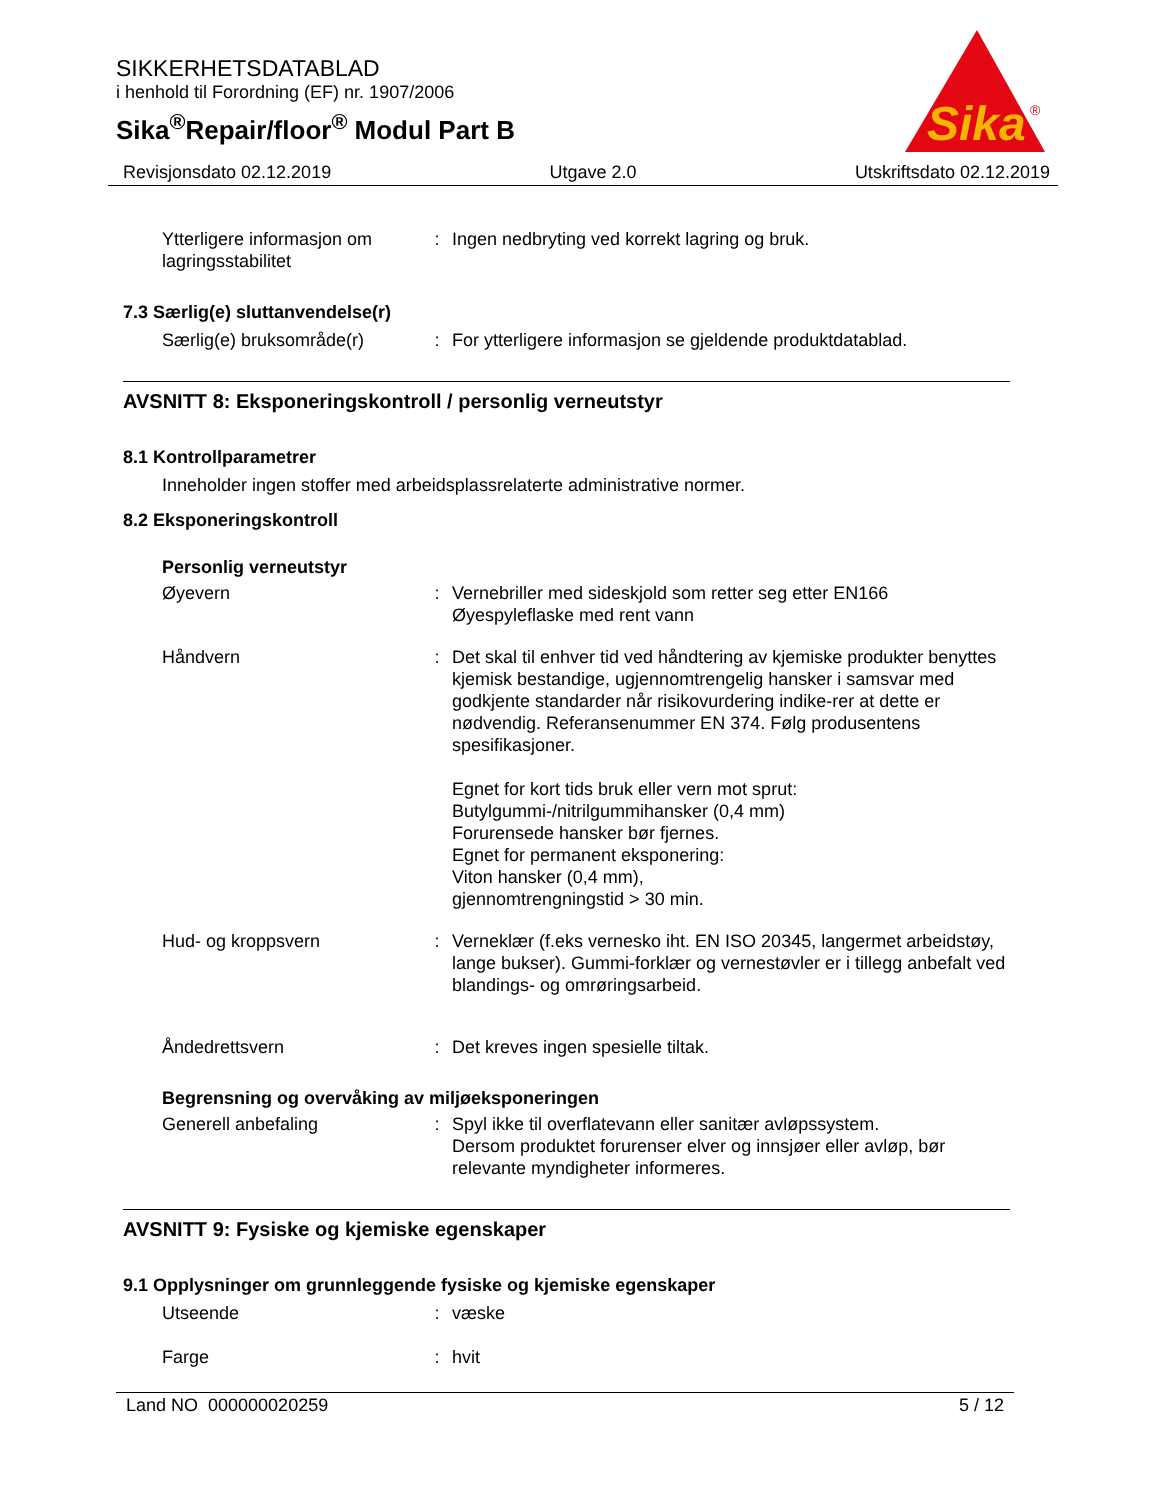SIKKERHETSDATABLAD
i henhold til Forordning (EF) nr. 1907/2006
Sika<sup>®</sup>Repair/floor<sup>®</sup> Modul Part B
Sika
®
Revisjonsdato 02.12.2019 Utgave 2.0 Utskriftsdato 02.12.2019
Ytterligere informasjon om lagringsstabilitet
: Ingen nedbryting ved korrekt lagring og bruk.
7.3 Særlig(e) sluttanvendelse(r)
Særlig(e) bruksområde(r) : For ytterligere informasjon se gjeldende produktdatablad.
AVSNITT 8: Eksponeringskontroll / personlig verneutstyr
8.1 Kontrollparametrer
Inneholder ingen stoffer med arbeidsplassrelaterte administrative normer.
8.2 Eksponeringskontroll
Personlig verneutstyr
Øyevern : Vernebriller med sideskjold som retter seg etter EN166
Øyespyleflaske med rent vann
Håndvern : Det skal til enhver tid ved håndtering av kjemiske produkter benyttes kjemisk bestandige, ugjennomtrengelig hansker i samsvar med godkjente standarder når risikovurdering indike-rer at dette er nødvendig. Referansenummer EN 374. Følg produsentens spesifikasjoner.
Egnet for kort tids bruk eller vern mot sprut:
Butylgummi-/nitrilgummihansker (0,4 mm)
Forurensede hansker bør fjernes.
Egnet for permanent eksponering:
Viton hansker (0,4 mm),
gjennomtrengningstid > 30 min.
Hud- og kroppsvern : Verneklær (f.eks vernesko iht. EN ISO 20345, langermet arbeidstøy, lange bukser). Gummi-forklær og vernestøvler er i tillegg anbefalt ved blandings- og omrøringsarbeid.
Åndedrettsvern : Det kreves ingen spesielle tiltak.
Begrensning og overvåking av miljøeksponeringen
Generell anbefaling : Spyl ikke til overflatevann eller sanitær avløpssystem.
Dersom produktet forurenser elver og innsjøer eller avløp, bør relevante myndigheter informeres.
AVSNITT 9: Fysiske og kjemiske egenskaper
9.1 Opplysninger om grunnleggende fysiske og kjemiske egenskaper
Utseende : væske
Farge : hvit
Land NO 000000020259 5 / 12